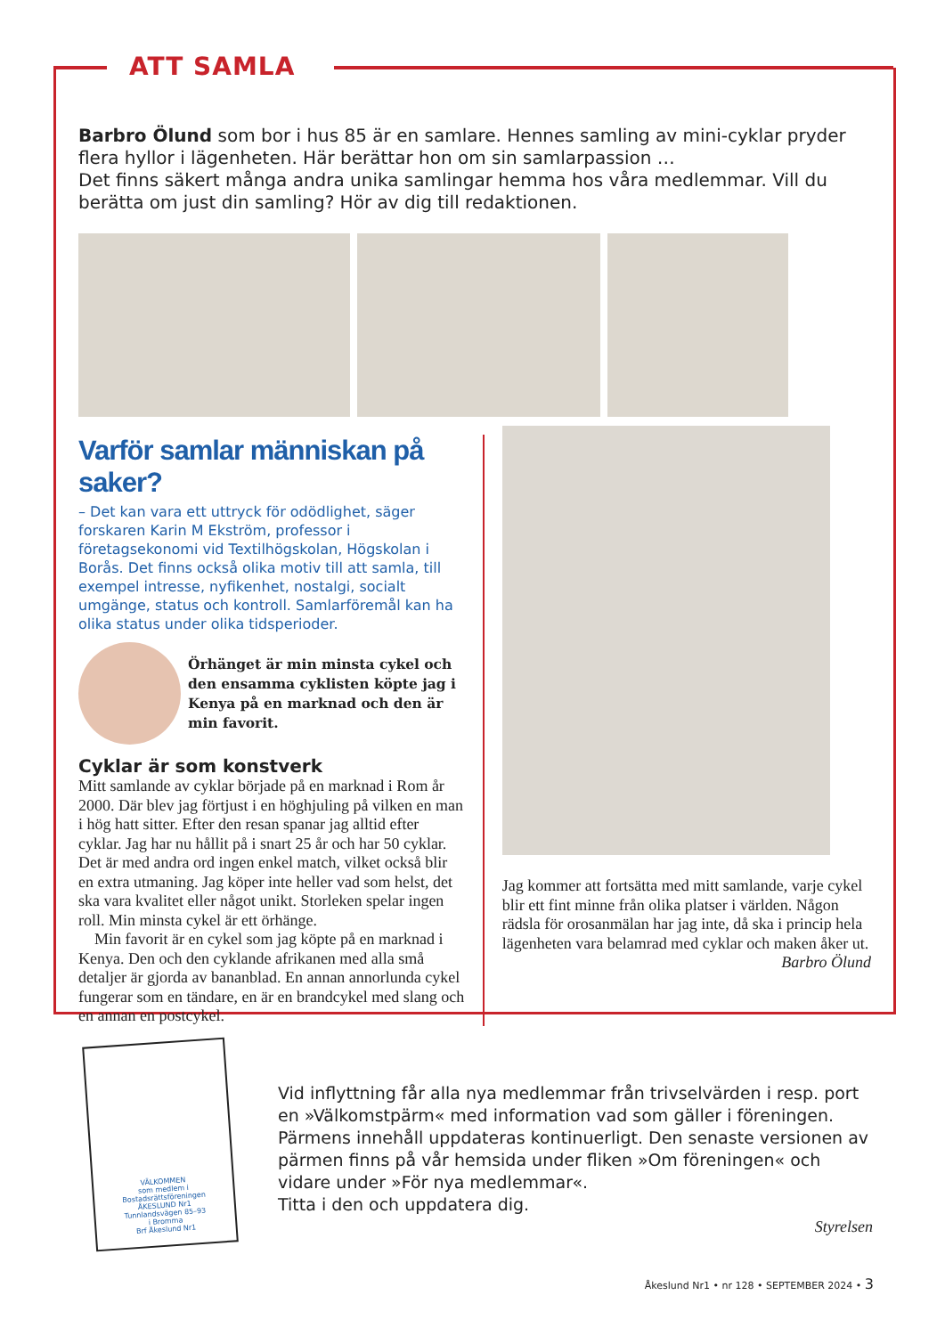ATT SAMLA
Barbro Ölund som bor i hus 85 är en samlare. Hennes samling av mini-cyklar pryder flera hyllor i lägenheten. Här berättar hon om sin samlarpassion …
Det finns säkert många andra unika samlingar hemma hos våra medlemmar. Vill du berätta om just din samling? Hör av dig till redaktionen.
Varför samlar människan på saker?
– Det kan vara ett uttryck för odödlighet, säger forskaren Karin M Ekström, professor i företagsekonomi vid Textilhögskolan, Högskolan i Borås. Det finns också olika motiv till att samla, till exempel intresse, nyfikenhet, nostalgi, socialt umgänge, status och kontroll. Samlarföremål kan ha olika status under olika tidsperioder.
Örhänget är min minsta cykel och den ensamma cyklisten köpte jag i Kenya på en marknad och den är min favorit.
Cyklar är som konstverk
Mitt samlande av cyklar började på en marknad i Rom år 2000. Där blev jag förtjust i en höghjuling på vilken en man i hög hatt sitter. Efter den resan spanar jag alltid efter cyklar. Jag har nu hållit på i snart 25 år och har 50 cyklar. Det är med andra ord ingen enkel match, vilket också blir en extra utmaning. Jag köper inte heller vad som helst, det ska vara kvalitet eller något unikt. Storleken spelar ingen roll. Min minsta cykel är ett örhänge.
Min favorit är en cykel som jag köpte på en marknad i Kenya. Den och den cyklande afrikanen med alla små detaljer är gjorda av bananblad. En annan annorlunda cykel fungerar som en tändare, en är en brandcykel med slang och en annan en postcykel.
Jag kommer att fortsätta med mitt samlande, varje cykel blir ett fint minne från olika platser i världen. Någon rädsla för orosanmälan har jag inte, då ska i princip hela lägenheten vara belamrad med cyklar och maken åker ut.
Barbro Ölund
VÄLKOMMEN
som medlem i
Bostadsrättsföreningen
ÅKESLUND Nr1
Tunnlandsvägen 85–93
i Bromma
Brf Åkeslund Nr1
Vid inflyttning får alla nya medlemmar från trivselvärden i resp. port en »Välkomstpärm« med information vad som gäller i föreningen. Pärmens innehåll uppdateras kontinuerligt. Den senaste versionen av pärmen finns på vår hemsida under fliken »Om föreningen« och vidare under »För nya medlemmar«.
Titta i den och uppdatera dig.
Styrelsen
Åkeslund Nr1 • nr 128 • SEPTEMBER 2024 • 3